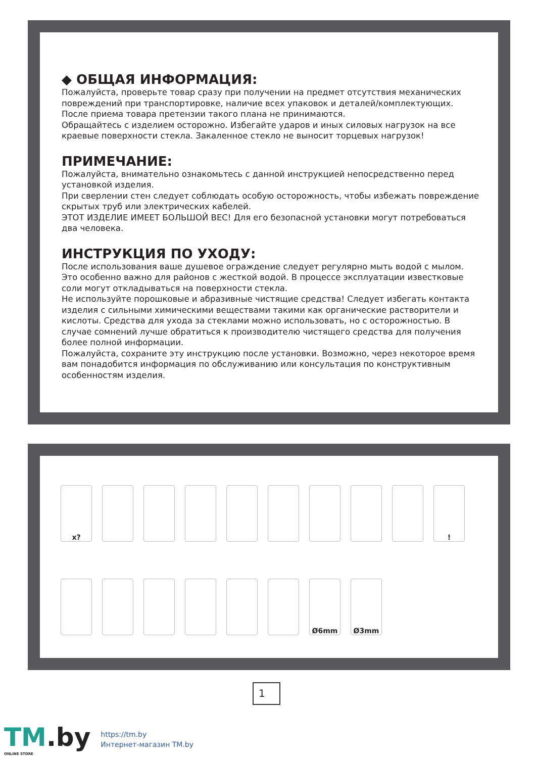◆ ОБЩАЯ ИНФОРМАЦИЯ:
Пожалуйста, проверьте товар сразу при получении на предмет отсутствия механических повреждений при транспортировке, наличие всех упаковок и деталей/комплектующих.
После приема товара претензии такого плана не принимаются.
Обращайтесь с изделием осторожно. Избегайте ударов и иных силовых нагрузок на все краевые поверхности стекла. Закаленное стекло не выносит торцевых нагрузок!
ПРИМЕЧАНИЕ:
Пожалуйста, внимательно ознакомьтесь с данной инструкцией непосредственно перед установкой изделия.
При сверлении стен следует соблюдать особую осторожность, чтобы избежать повреждение скрытых труб или электрических кабелей.
ЭТОТ ИЗДЕЛИЕ ИМЕЕТ БОЛЬШОЙ ВЕС! Для его безопасной установки могут потребоваться два человека.
ИНСТРУКЦИЯ ПО УХОДУ:
После использования ваше душевое ограждение следует регулярно мыть водой с мылом. Это особенно важно для районов с жесткой водой. В процессе эксплуатации известковые соли могут откладываться на поверхности стекла.
Не используйте порошковые и абразивные чистящие средства! Следует избегать контакта изделия с сильными химическими веществами такими как органические растворители и кислоты. Средства для ухода за стеклами можно использовать, но с осторожностью. В случае сомнений лучше обратиться к производителю чистящего средства для получения более полной информации.
Пожалуйста, сохраните эту инструкцию после установки. Возможно, через некоторое время вам понадобится информация по обслуживанию или консультация по конструктивным особенностям изделия.
x?
!
Ø6mm
Ø3mm
1
TM.by
ONLINE STORE
https://tm.by
Интернет-магазин TM.by